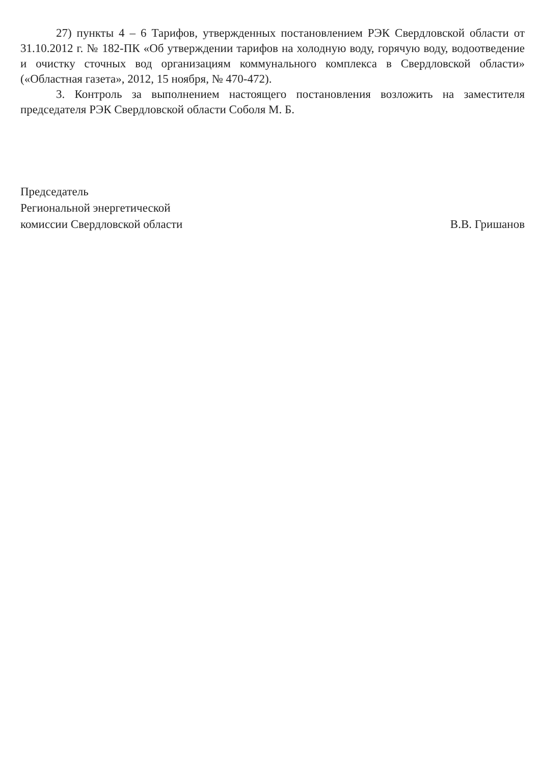27) пункты 4 – 6 Тарифов, утвержденных постановлением РЭК Свердловской области от 31.10.2012 г. № 182-ПК «Об утверждении тарифов на холодную воду, горячую воду, водоотведение и очистку сточных вод организациям коммунального комплекса в Свердловской области» («Областная газета», 2012, 15 ноября, № 470-472).
3. Контроль за выполнением настоящего постановления возложить на заместителя председателя РЭК Свердловской области Соболя М. Б.
Председатель
Региональной энергетической
комиссии Свердловской области
В.В. Гришанов